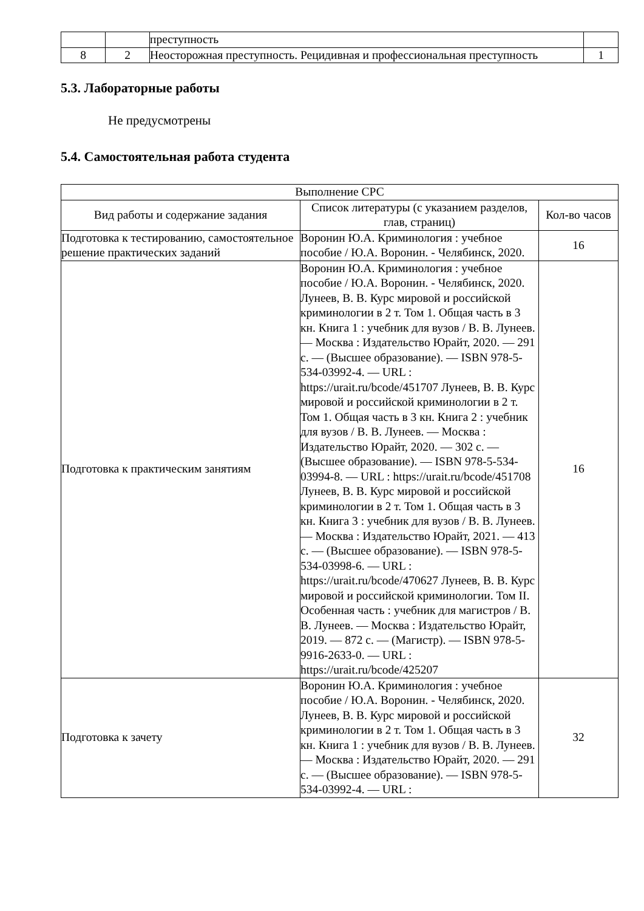| | | преступность | |
| 8 | 2 | Неосторожная преступность. Рецидивная и профессиональная преступность | 1 |
5.3. Лабораторные работы
Не предусмотрены
5.4. Самостоятельная работа студента
| Выполнение СРС | | |
| --- | --- | --- |
| Вид работы и содержание задания | Список литературы (с указанием разделов, глав, страниц) | Кол-во часов |
| Подготовка к тестированию, самостоятельное решение практических заданий | Воронин Ю.А. Криминология : учебное пособие / Ю.А. Воронин. - Челябинск, 2020. | 16 |
| Подготовка к практическим занятиям | Воронин Ю.А. Криминология : учебное пособие / Ю.А. Воронин. - Челябинск, 2020. Лунеев, В. В. Курс мировой и российской криминологии в 2 т. Том 1. Общая часть в 3 кн. Книга 1 : учебник для вузов / В. В. Лунеев. — Москва : Издательство Юрайт, 2020. — 291 с. — (Высшее образование). — ISBN 978-5-534-03992-4. — URL : https://urait.ru/bcode/451707 Лунеев, В. В. Курс мировой и российской криминологии в 2 т. Том 1. Общая часть в 3 кн. Книга 2 : учебник для вузов / В. В. Лунеев. — Москва : Издательство Юрайт, 2020. — 302 с. — (Высшее образование). — ISBN 978-5-534-03994-8. — URL : https://urait.ru/bcode/451708 Лунеев, В. В. Курс мировой и российской криминологии в 2 т. Том 1. Общая часть в 3 кн. Книга 3 : учебник для вузов / В. В. Лунеев. — Москва : Издательство Юрайт, 2021. — 413 с. — (Высшее образование). — ISBN 978-5-534-03998-6. — URL : https://urait.ru/bcode/470627 Лунеев, В. В. Курс мировой и российской криминологии. Том II. Особенная часть : учебник для магистров / В. В. Лунеев. — Москва : Издательство Юрайт, 2019. — 872 с. — (Магистр). — ISBN 978-5-9916-2633-0. — URL : https://urait.ru/bcode/425207 | 16 |
| Подготовка к зачету | Воронин Ю.А. Криминология : учебное пособие / Ю.А. Воронин. - Челябинск, 2020. Лунеев, В. В. Курс мировой и российской криминологии в 2 т. Том 1. Общая часть в 3 кн. Книга 1 : учебник для вузов / В. В. Лунеев. — Москва : Издательство Юрайт, 2020. — 291 с. — (Высшее образование). — ISBN 978-5-534-03992-4. — URL : | 32 |